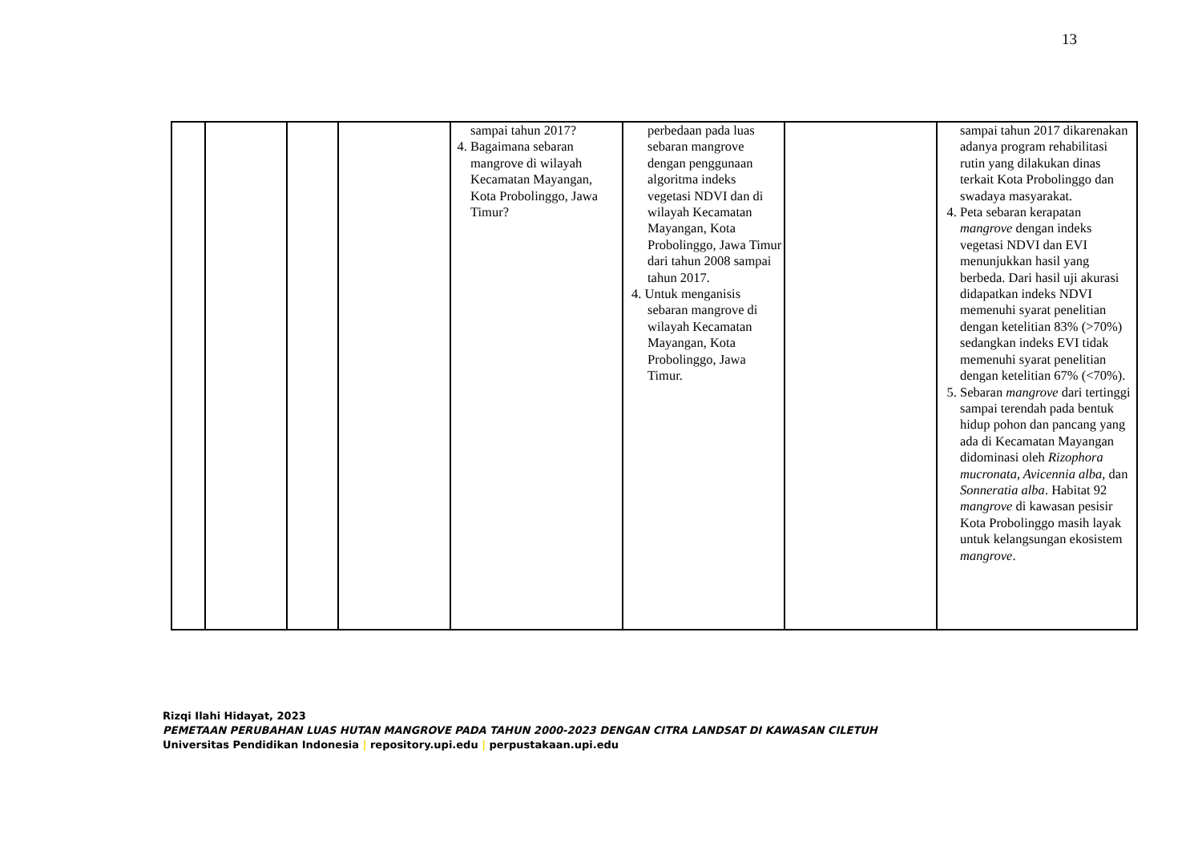13
| | | | | sampai tahun 2017? 4. Bagaimana sebaran mangrove di wilayah Kecamatan Mayangan, Kota Probolinggo, Jawa Timur? | perbedaan pada luas sebaran mangrove dengan penggunaan algoritma indeks vegetasi NDVI dan di wilayah Kecamatan Mayangan, Kota Probolinggo, Jawa Timur dari tahun 2008 sampai tahun 2017. 4. Untuk menganisis sebaran mangrove di wilayah Kecamatan Mayangan, Kota Probolinggo, Jawa Timur. | | sampai tahun 2017 dikarenakan adanya program rehabilitasi rutin yang dilakukan dinas terkait Kota Probolinggo dan swadaya masyarakat. 4. Peta sebaran kerapatan mangrove dengan indeks vegetasi NDVI dan EVI menunjukkan hasil yang berbeda. Dari hasil uji akurasi didapatkan indeks NDVI memenuhi syarat penelitian dengan ketelitian 83% (>70%) sedangkan indeks EVI tidak memenuhi syarat penelitian dengan ketelitian 67% (<70%). 5. Sebaran mangrove dari tertinggi sampai terendah pada bentuk hidup pohon dan pancang yang ada di Kecamatan Mayangan didominasi oleh Rizophora mucronata, Avicennia alba , dan Sonneratia alba . Habitat 92 mangrove di kawasan pesisir Kota Probolinggo masih layak untuk kelangsungan ekosistem mangrove . |
Rizqi Ilahi Hidayat, 2023
PEMETAAN PERUBAHAN LUAS HUTAN MANGROVE PADA TAHUN 2000-2023 DENGAN CITRA LANDSAT DI KAWASAN CILETUH
Universitas Pendidikan Indonesia | repository.upi.edu | perpustakaan.upi.edu